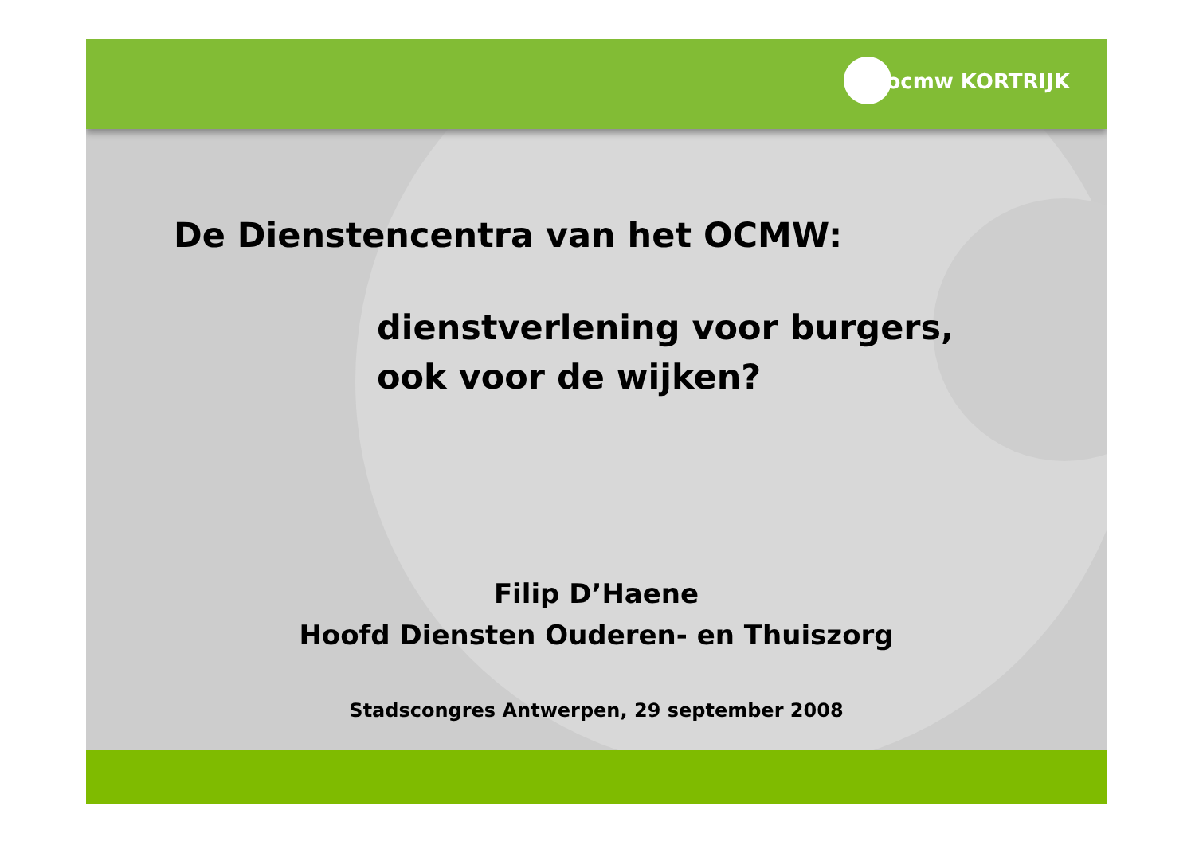ocmw KORTRIJK
De Dienstencentra van het OCMW:
dienstverlening voor burgers,
ook voor de wijken?
Filip D’Haene
Hoofd Diensten Ouderen- en Thuiszorg
Stadscongres Antwerpen, 29 september 2008